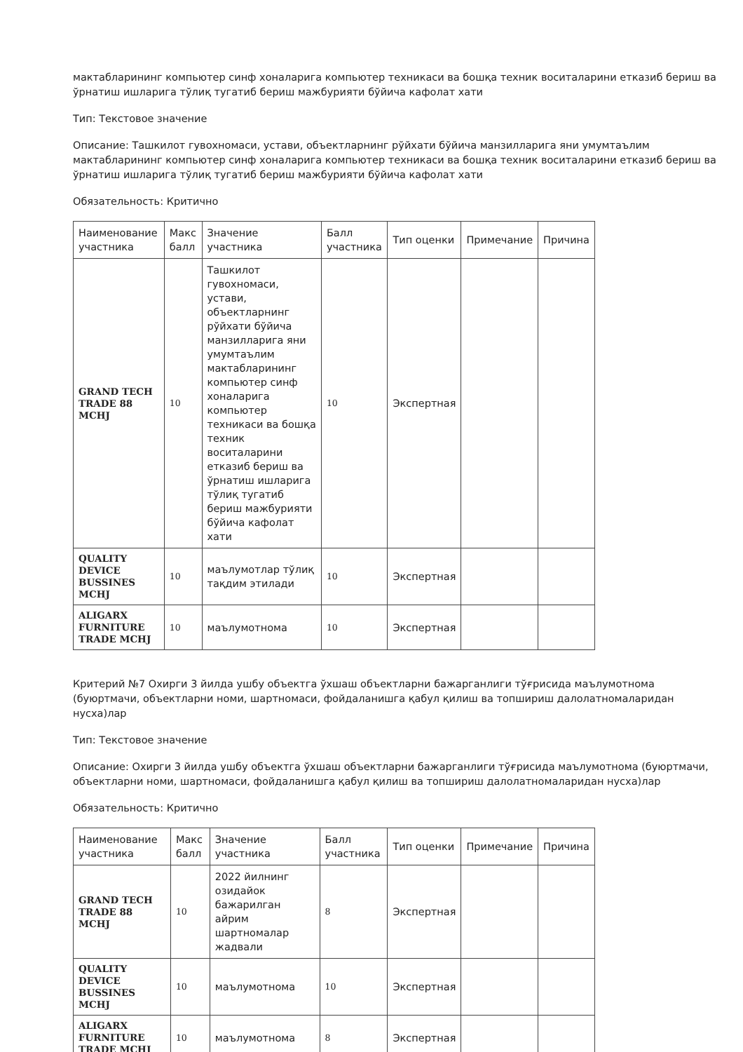мактабларининг компьютер синф хоналарига компьютер техникаси ва бошқа техник воситаларини етказиб бериш ва ўрнатиш ишларига тўлиқ тугатиб бериш мажбурияти бўйича кафолат хати
Тип: Текстовое значение
Описание: Ташкилот гувохномаси, устави, объектларнинг рўйхати бўйича манзилларига яни умумтаълим мактабларининг компьютер синф хоналарига компьютер техникаси ва бошқа техник воситаларини етказиб бериш ва ўрнатиш ишларига тўлиқ тугатиб бериш мажбурияти бўйича кафолат хати
Обязательность: Критично
| Наименование участника | Макс балл | Значение участника | Балл участника | Тип оценки | Примечание | Причина |
| --- | --- | --- | --- | --- | --- | --- |
| GRAND TECH TRADE 88 MCHJ | 10 | Ташкилот гувохномаси, устави, объектларнинг рўйхати бўйича манзилларига яни умумтаълим мактабларининг компьютер синф хоналарига компьютер техникаси ва бошқа техник воситаларини етказиб бериш ва ўрнатиш ишларига тўлиқ тугатиб бериш мажбурияти бўйича кафолат хати | 10 | Экспертная | | |
| QUALITY DEVICE BUSSINES MCHJ | 10 | маълумотлар тўлиқ тақдим этилади | 10 | Экспертная | | |
| ALIGARX FURNITURE TRADE MCHJ | 10 | маълумотнома | 10 | Экспертная | | |
Критерий №7 Охирги 3 йилда ушбу объектга ўхшаш объектларни бажарганлиги тўғрисида маълумотнома (буюртмачи, объектларни номи, шартномаси, фойдаланишга қабул қилиш ва топшириш далолатномаларидан нусха)лар
Тип: Текстовое значение
Описание: Охирги 3 йилда ушбу объектга ўхшаш объектларни бажарганлиги тўғрисида маълумотнома (буюртмачи, объектларни номи, шартномаси, фойдаланишга қабул қилиш ва топшириш далолатномаларидан нусха)лар
Обязательность: Критично
| Наименование участника | Макс балл | Значение участника | Балл участника | Тип оценки | Примечание | Причина |
| --- | --- | --- | --- | --- | --- | --- |
| GRAND TECH TRADE 88 MCHJ | 10 | 2022 йилнинг озидайок бажарилган айрим шартномалар жадвали | 8 | Экспертная | | |
| QUALITY DEVICE BUSSINES MCHJ | 10 | маълумотнома | 10 | Экспертная | | |
| ALIGARX FURNITURE TRADE MCHJ | 10 | маълумотнома | 8 | Экспертная | | |